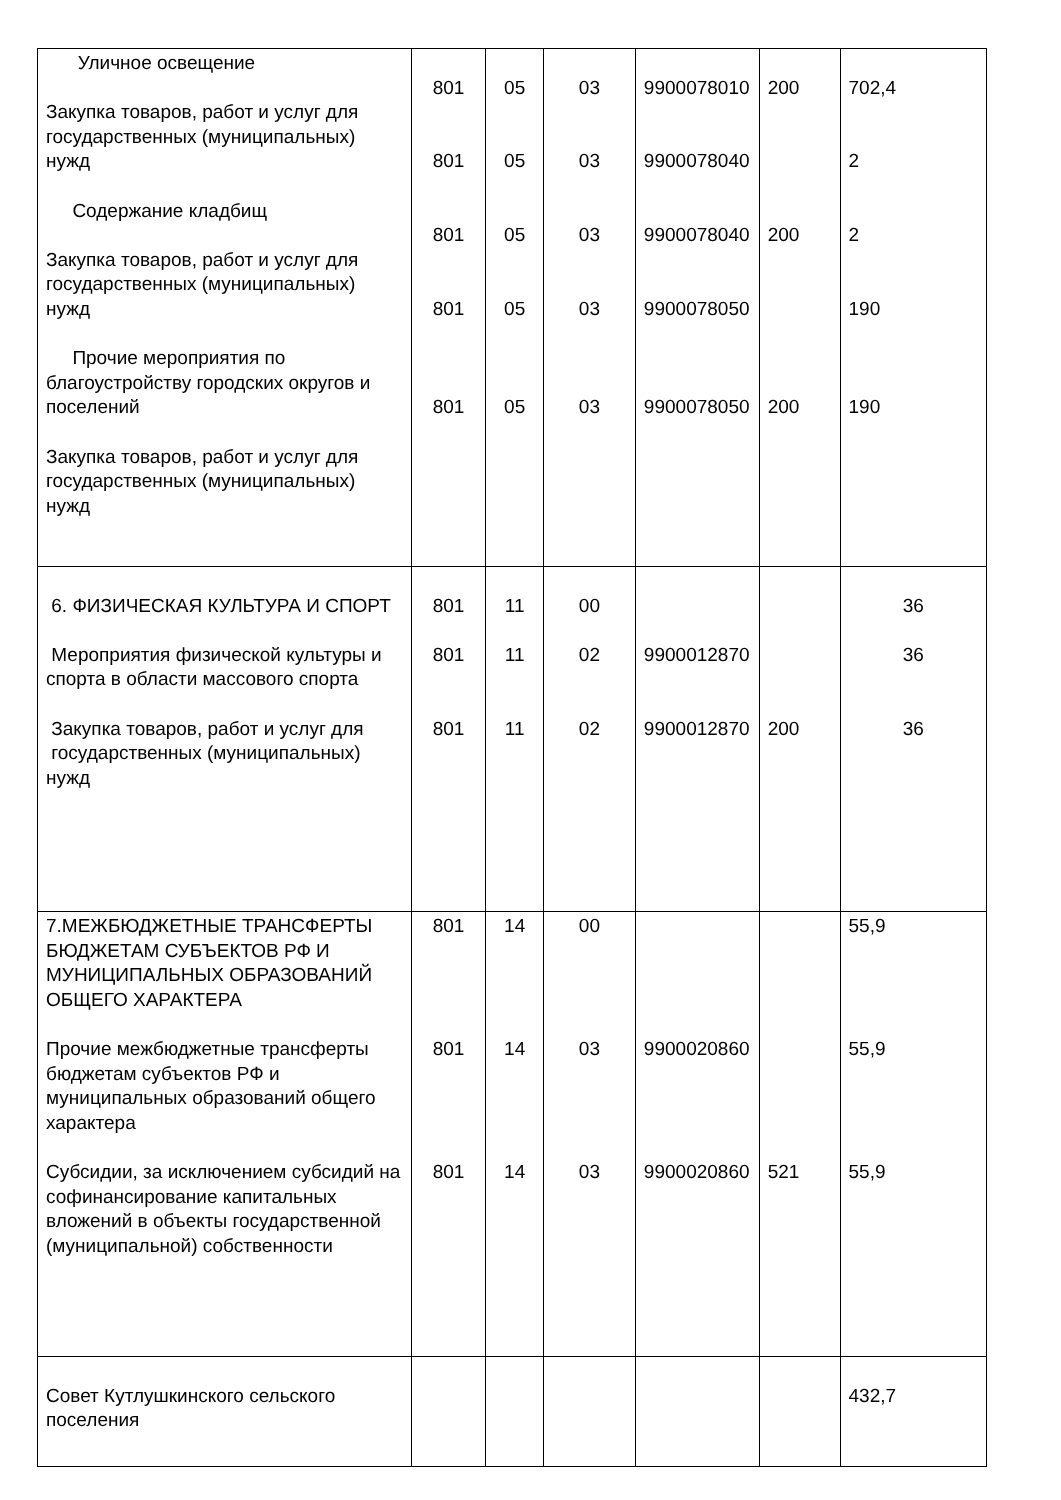| Уличное освещение Закупка товаров, работ и услуг для государственных (муниципальных) нужд Содержание кладбищ Закупка товаров, работ и услуг для государственных (муниципальных) нужд Прочие мероприятия по благоустройству городских округов и поселений Закупка товаров, работ и услуг для государственных (муниципальных) нужд | 801 801 801 801 801 | 05 05 05 05 05 | 03 03 03 03 03 | 9900078010 9900078040 9900078040 9900078050 9900078050 | 200 200 200 | 702,4 2 2 190 190 |
| 6. ФИЗИЧЕСКАЯ КУЛЬТУРА И СПОРТ Мероприятия физической культуры и спорта в области массового спорта Закупка товаров, работ и услуг для государственных (муниципальных) нужд | 801 801 801 | 11 11 11 | 00 02 02 | 9900012870 9900012870 | 200 | 36 36 36 |
| 7.МЕЖБЮДЖЕТНЫЕ ТРАНСФЕРТЫ БЮДЖЕТАМ СУБЪЕКТОВ РФ И МУНИЦИПАЛЬНЫХ ОБРАЗОВАНИЙ ОБЩЕГО ХАРАКТЕРА Прочие межбюджетные трансферты бюджетам субъектов РФ и муниципальных образований общего характера Субсидии, за исключением субсидий на софинансирование капитальных вложений в объекты государственной (муниципальной) собственности | 801 801 801 | 14 14 14 | 00 03 03 | 9900020860 9900020860 | 521 | 55,9 55,9 55,9 |
| Совет Кутлушкинского сельского поселения | | | | | | 432,7 |